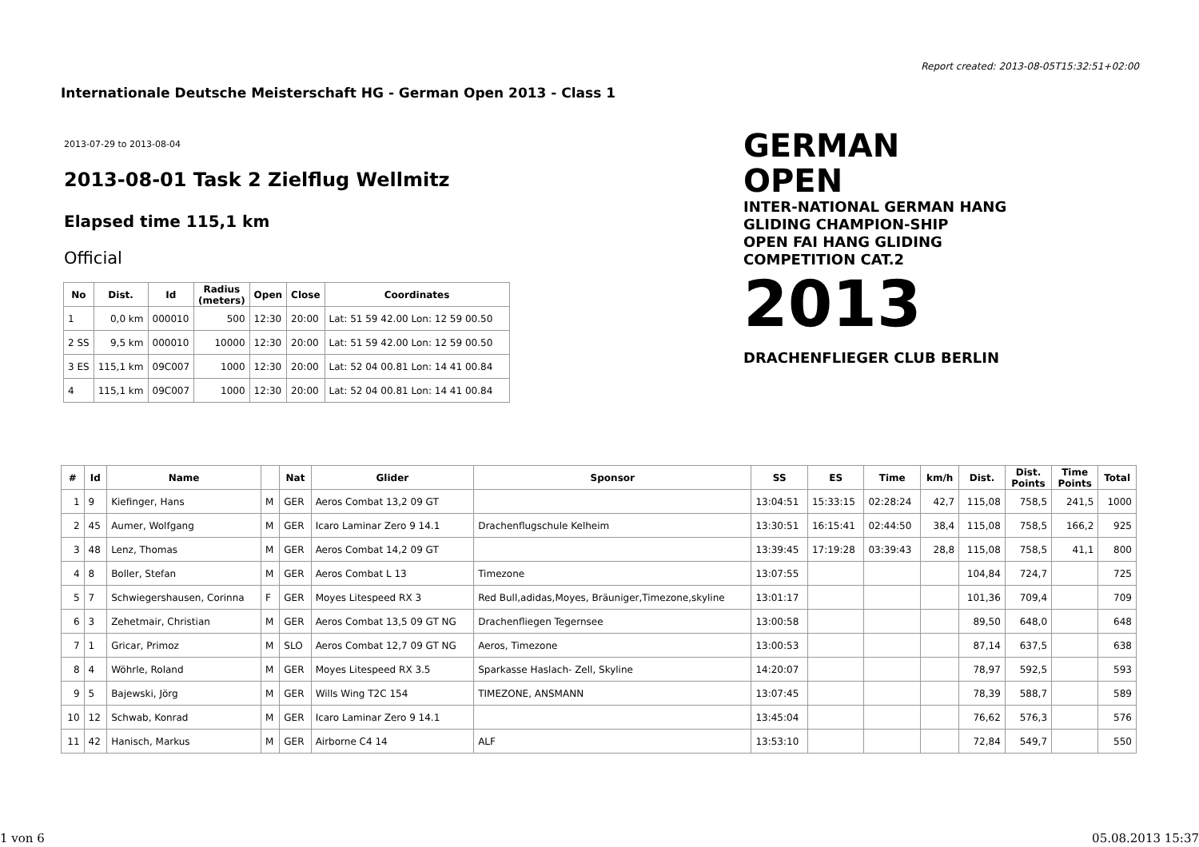Report created: 2013-08-05T15:32:51+02:00
Internationale Deutsche Meisterschaft HG - German Open 2013 - Class 1
2013-07-29 to 2013-08-04
2013-08-01 Task 2 Zielflug Wellmitz
Elapsed time 115,1 km
Official
GERMAN OPEN
INTER-NATIONAL GERMAN HANG GLIDING CHAMPION-SHIP
OPEN FAI HANG GLIDING COMPETITION CAT.2
2013
DRACHENFLIEGER CLUB BERLIN
| No | Dist. | Id | Radius (meters) | Open | Close | Coordinates |
| --- | --- | --- | --- | --- | --- | --- |
| 1 | 0,0 km | 000010 | 500 | 12:30 | 20:00 | Lat: 51 59 42.00 Lon: 12 59 00.50 |
| 2 SS | 9,5 km | 000010 | 10000 | 12:30 | 20:00 | Lat: 51 59 42.00 Lon: 12 59 00.50 |
| 3 ES | 115,1 km | 09C007 | 1000 | 12:30 | 20:00 | Lat: 52 04 00.81 Lon: 14 41 00.84 |
| 4 | 115,1 km | 09C007 | 1000 | 12:30 | 20:00 | Lat: 52 04 00.81 Lon: 14 41 00.84 |
| # | Id | Name | | Nat | Glider | Sponsor | SS | ES | Time | km/h | Dist. | Dist. Points | Time Points | Total |
| --- | --- | --- | --- | --- | --- | --- | --- | --- | --- | --- | --- | --- | --- | --- |
| 1 | 9 | Kiefinger, Hans | M | GER | Aeros Combat 13,2 09 GT | | 13:04:51 | 15:33:15 | 02:28:24 | 42,7 | 115,08 | 758,5 | 241,5 | 1000 |
| 2 | 45 | Aumer, Wolfgang | M | GER | Icaro Laminar Zero 9 14.1 | Drachenflugschule Kelheim | 13:30:51 | 16:15:41 | 02:44:50 | 38,4 | 115,08 | 758,5 | 166,2 | 925 |
| 3 | 48 | Lenz, Thomas | M | GER | Aeros Combat 14,2 09 GT | | 13:39:45 | 17:19:28 | 03:39:43 | 28,8 | 115,08 | 758,5 | 41,1 | 800 |
| 4 | 8 | Boller, Stefan | M | GER | Aeros Combat L 13 | Timezone | 13:07:55 | | | | 104,84 | 724,7 | | 725 |
| 5 | 7 | Schwiegershausen, Corinna | F | GER | Moyes Litespeed RX 3 | Red Bull,adidas,Moyes, Bräuniger,Timezone,skyline | 13:01:17 | | | | 101,36 | 709,4 | | 709 |
| 6 | 3 | Zehetmair, Christian | M | GER | Aeros Combat 13,5 09 GT NG | Drachenfliegen Tegernsee | 13:00:58 | | | | 89,50 | 648,0 | | 648 |
| 7 | 1 | Gricar, Primoz | M | SLO | Aeros Combat 12,7 09 GT NG | Aeros, Timezone | 13:00:53 | | | | 87,14 | 637,5 | | 638 |
| 8 | 4 | Wöhrle, Roland | M | GER | Moyes Litespeed RX 3.5 | Sparkasse Haslach- Zell, Skyline | 14:20:07 | | | | 78,97 | 592,5 | | 593 |
| 9 | 5 | Bajewski, Jörg | M | GER | Wills Wing T2C 154 | TIMEZONE, ANSMANN | 13:07:45 | | | | 78,39 | 588,7 | | 589 |
| 10 | 12 | Schwab, Konrad | M | GER | Icaro Laminar Zero 9 14.1 | | 13:45:04 | | | | 76,62 | 576,3 | | 576 |
| 11 | 42 | Hanisch, Markus | M | GER | Airborne C4 14 | ALF | 13:53:10 | | | | 72,84 | 549,7 | | 550 |
1 von 6 05.08.2013 15:37